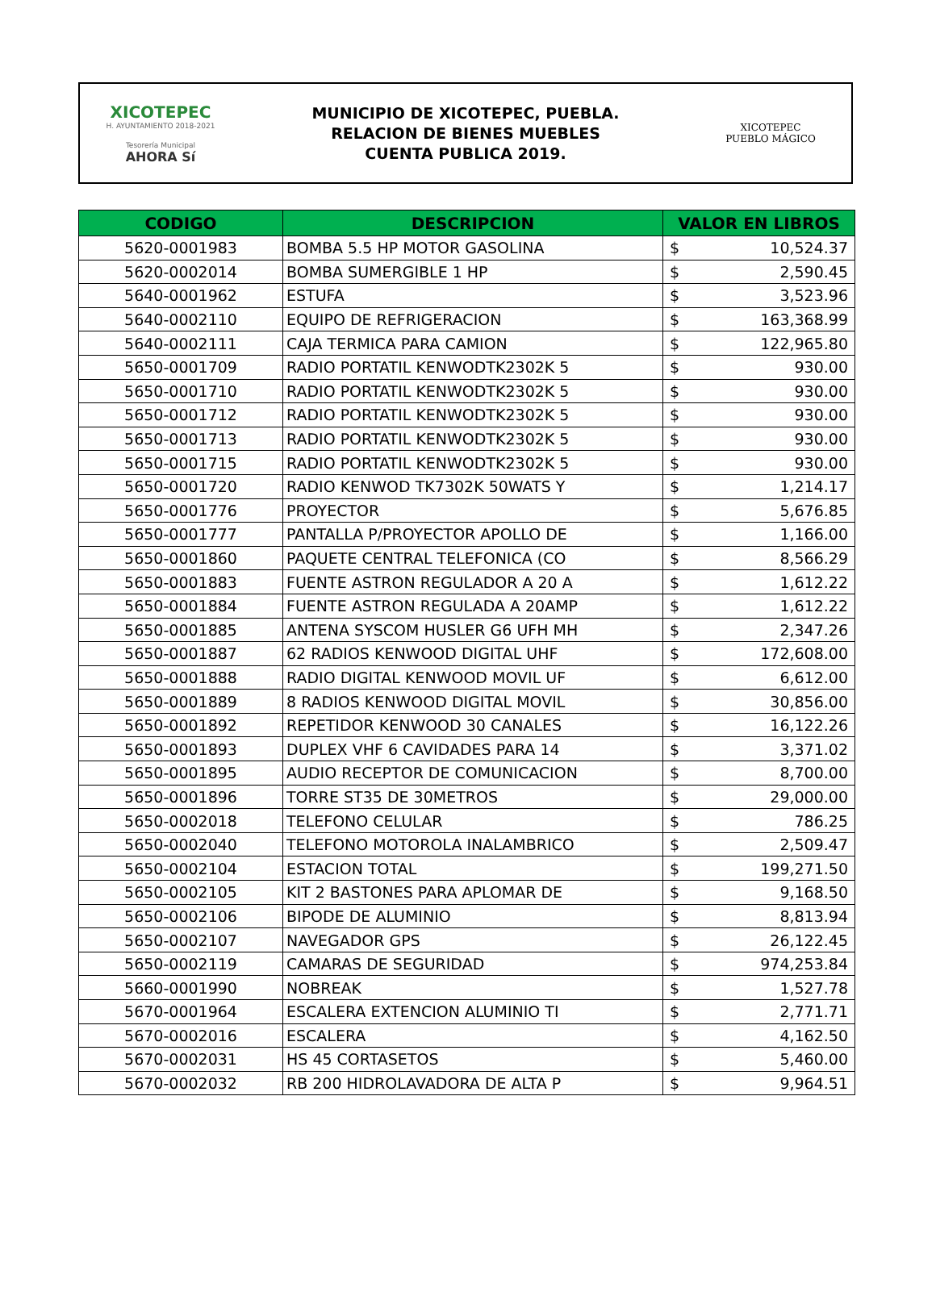XICOTEPEC
H. AYUNTAMIENTO 2018-2021
Tesorería Municipal
AHORA Sí
MUNICIPIO DE XICOTEPEC, PUEBLA.
RELACION DE BIENES MUEBLES
CUENTA PUBLICA 2019.
XICOTEPEC
PUEBLO MÁGICO
| CODIGO | DESCRIPCION | VALOR EN LIBROS | |
| --- | --- | --- | --- |
| 5620-0001983 | BOMBA 5.5 HP MOTOR GASOLINA | $ | 10,524.37 |
| 5620-0002014 | BOMBA SUMERGIBLE 1 HP | $ | 2,590.45 |
| 5640-0001962 | ESTUFA | $ | 3,523.96 |
| 5640-0002110 | EQUIPO DE REFRIGERACION | $ | 163,368.99 |
| 5640-0002111 | CAJA TERMICA PARA CAMION | $ | 122,965.80 |
| 5650-0001709 | RADIO PORTATIL KENWODTK2302K 5 | $ | 930.00 |
| 5650-0001710 | RADIO PORTATIL KENWODTK2302K 5 | $ | 930.00 |
| 5650-0001712 | RADIO PORTATIL KENWODTK2302K 5 | $ | 930.00 |
| 5650-0001713 | RADIO PORTATIL KENWODTK2302K 5 | $ | 930.00 |
| 5650-0001715 | RADIO PORTATIL KENWODTK2302K 5 | $ | 930.00 |
| 5650-0001720 | RADIO KENWOD TK7302K 50WATS Y | $ | 1,214.17 |
| 5650-0001776 | PROYECTOR | $ | 5,676.85 |
| 5650-0001777 | PANTALLA P/PROYECTOR APOLLO DE | $ | 1,166.00 |
| 5650-0001860 | PAQUETE CENTRAL TELEFONICA (CO | $ | 8,566.29 |
| 5650-0001883 | FUENTE ASTRON REGULADOR A 20 A | $ | 1,612.22 |
| 5650-0001884 | FUENTE ASTRON REGULADA A 20AMP | $ | 1,612.22 |
| 5650-0001885 | ANTENA SYSCOM HUSLER G6 UFH MH | $ | 2,347.26 |
| 5650-0001887 | 62 RADIOS KENWOOD DIGITAL UHF | $ | 172,608.00 |
| 5650-0001888 | RADIO DIGITAL KENWOOD MOVIL UF | $ | 6,612.00 |
| 5650-0001889 | 8 RADIOS KENWOOD DIGITAL MOVIL | $ | 30,856.00 |
| 5650-0001892 | REPETIDOR KENWOOD 30 CANALES | $ | 16,122.26 |
| 5650-0001893 | DUPLEX VHF 6 CAVIDADES PARA 14 | $ | 3,371.02 |
| 5650-0001895 | AUDIO RECEPTOR DE COMUNICACION | $ | 8,700.00 |
| 5650-0001896 | TORRE ST35 DE 30METROS | $ | 29,000.00 |
| 5650-0002018 | TELEFONO CELULAR | $ | 786.25 |
| 5650-0002040 | TELEFONO MOTOROLA INALAMBRICO | $ | 2,509.47 |
| 5650-0002104 | ESTACION TOTAL | $ | 199,271.50 |
| 5650-0002105 | KIT 2 BASTONES PARA APLOMAR DE | $ | 9,168.50 |
| 5650-0002106 | BIPODE DE ALUMINIO | $ | 8,813.94 |
| 5650-0002107 | NAVEGADOR GPS | $ | 26,122.45 |
| 5650-0002119 | CAMARAS DE SEGURIDAD | $ | 974,253.84 |
| 5660-0001990 | NOBREAK | $ | 1,527.78 |
| 5670-0001964 | ESCALERA EXTENCION ALUMINIO TI | $ | 2,771.71 |
| 5670-0002016 | ESCALERA | $ | 4,162.50 |
| 5670-0002031 | HS 45 CORTASETOS | $ | 5,460.00 |
| 5670-0002032 | RB 200 HIDROLAVADORA DE ALTA P | $ | 9,964.51 |